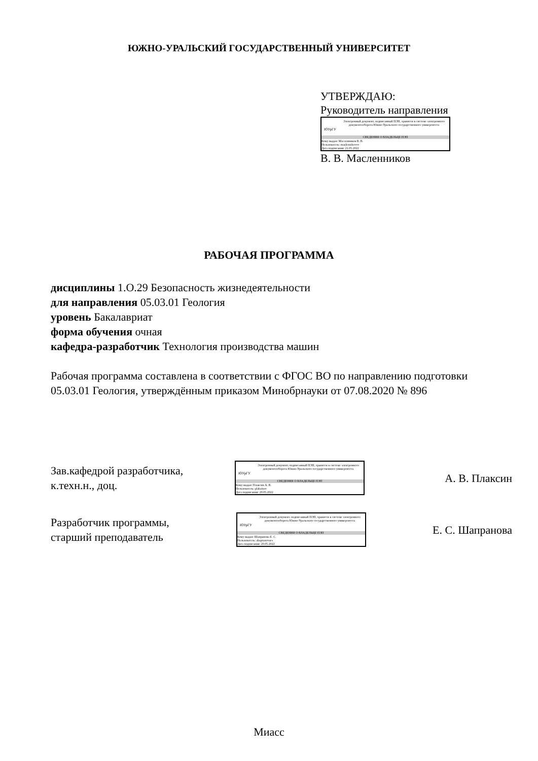ЮЖНО-УРАЛЬСКИЙ ГОСУДАРСТВЕННЫЙ УНИВЕРСИТЕТ
УТВЕРЖДАЮ:
Руководитель направления
ЮУрГУ
Электронный документ, подписанный ПЭП, хранится в системе электронного документооборота Южно-Уральского государственного университета
СВЕДЕНИЯ О ВЛАДЕЛЬЦЕ ПЭП
Кому выдан: Масленников В. В.
Пользователь: maslennikovvv
Дата подписания: 21.05.2022
В. В. Масленников
РАБОЧАЯ ПРОГРАММА
дисциплины 1.О.29 Безопасность жизнедеятельности
для направления 05.03.01 Геология
уровень Бакалавриат
форма обучения очная
кафедра-разработчик Технология производства машин
Рабочая программа составлена в соответствии с ФГОС ВО по направлению подготовки 05.03.01 Геология, утверждённым приказом Минобрнауки от 07.08.2020 № 896
Зав.кафедрой разработчика,
к.техн.н., доц.
ЮУрГУ
Электронный документ, подписанный ПЭП, хранится в системе электронного документооборота Южно-Уральского государственного университета
СВЕДЕНИЯ О ВЛАДЕЛЬЦЕ ПЭП
Кому выдан: Плаксин А. В.
Пользователь: plaksinav
Дата подписания: 20.05.2022
А. В. Плаксин
Разработчик программы,
старший преподаватель
ЮУрГУ
Электронный документ, подписанный ПЭП, хранится в системе электронного документооборота Южно-Уральского государственного университета
СВЕДЕНИЯ О ВЛАДЕЛЬЦЕ ПЭП
Кому выдан: Шапранова Е. С.
Пользователь: shapranovaes
Дата подписания: 20.05.2022
Е. С. Шапранова
Миасс